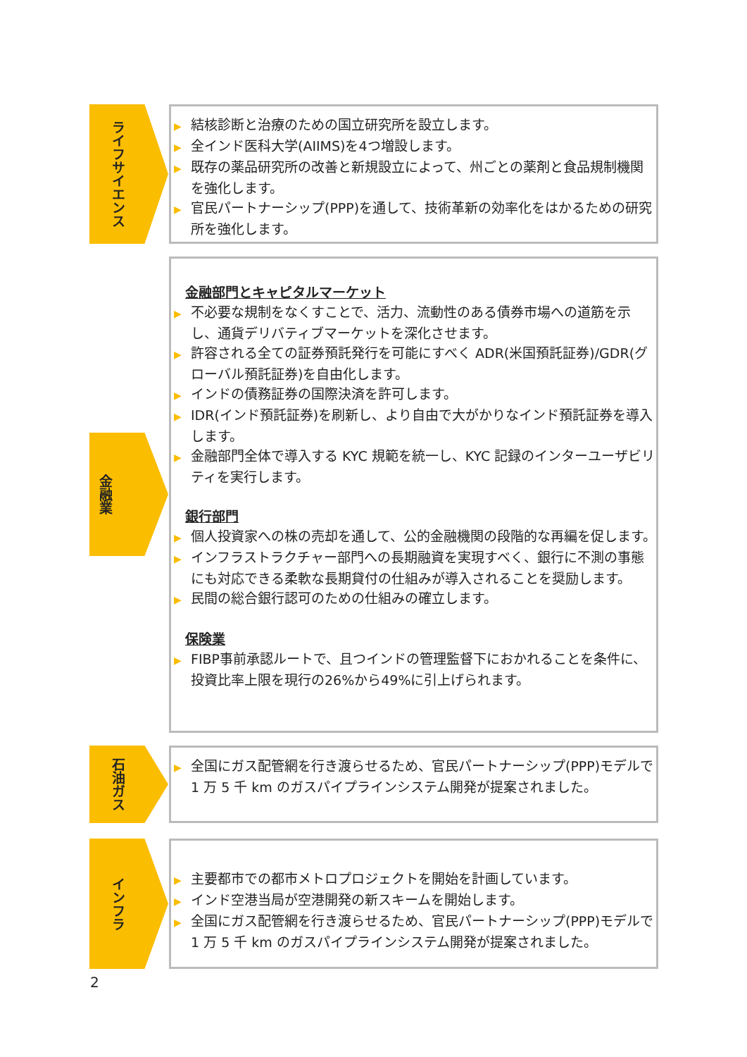ライフサイエンス
▶ 結核診断と治療のための国立研究所を設立します。
▶ 全インド医科大学(AIIMS)を4つ増設します。
▶ 既存の薬品研究所の改善と新規設立によって、州ごとの薬剤と食品規制機関を強化します。
▶ 官民パートナーシップ(PPP)を通して、技術革新の効率化をはかるための研究所を強化します。
金融業
金融部門とキャピタルマーケット
▶ 不必要な規制をなくすことで、活力、流動性のある債券市場への道筋を示し、通貨デリバティブマーケットを深化させます。
▶ 許容される全ての証券預託発行を可能にすべく ADR(米国預託証券)/GDR(グローバル預託証券)を自由化します。
▶ インドの債務証券の国際決済を許可します。
▶ IDR(インド預託証券)を刷新し、より自由で大がかりなインド預託証券を導入します。
▶ 金融部門全体で導入する KYC 規範を統一し、KYC 記録のインターユーザビリティを実行します。
銀行部門
▶ 個人投資家への株の売却を通して、公的金融機関の段階的な再編を促します。
▶ インフラストラクチャー部門への長期融資を実現すべく、銀行に不測の事態にも対応できる柔軟な長期貸付の仕組みが導入されることを奨励します。
▶ 民間の総合銀行認可のための仕組みの確立します。
保険業
▶ FIBP事前承認ルートで、且つインドの管理監督下におかれることを条件に、投資比率上限を現行の26%から49%に引上げられます。
石油ガス
▶ 全国にガス配管網を行き渡らせるため、官民パートナーシップ(PPP)モデルで 1 万 5 千 km のガスパイプラインシステム開発が提案されました。
インフラ
▶ 主要都市での都市メトロプロジェクトを開始を計画しています。
▶ インド空港当局が空港開発の新スキームを開始します。
▶ 全国にガス配管網を行き渡らせるため、官民パートナーシップ(PPP)モデルで 1 万 5 千 km のガスパイプラインシステム開発が提案されました。
2